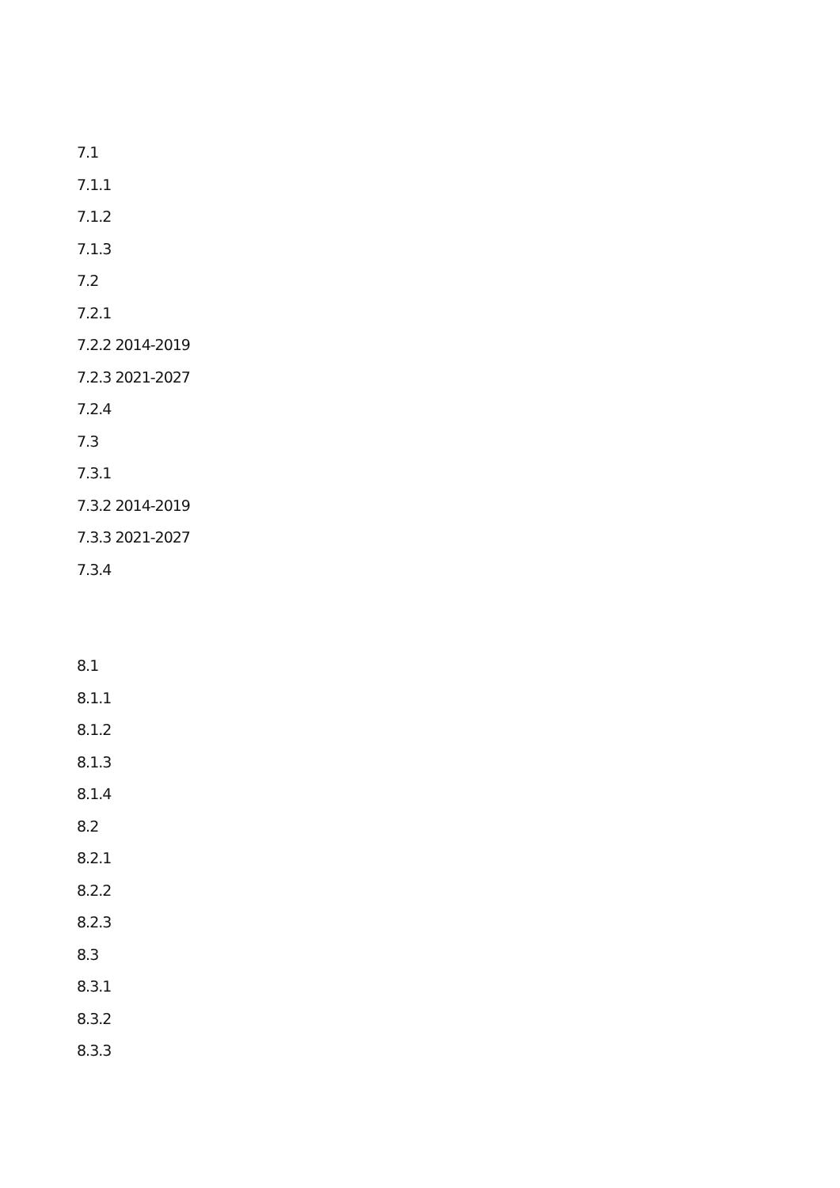7.1
7.1.1
7.1.2
7.1.3
7.2
7.2.1
7.2.2 2014-2019
7.2.3 2021-2027
7.2.4
7.3
7.3.1
7.3.2 2014-2019
7.3.3 2021-2027
7.3.4
8.1
8.1.1
8.1.2
8.1.3
8.1.4
8.2
8.2.1
8.2.2
8.2.3
8.3
8.3.1
8.3.2
8.3.3